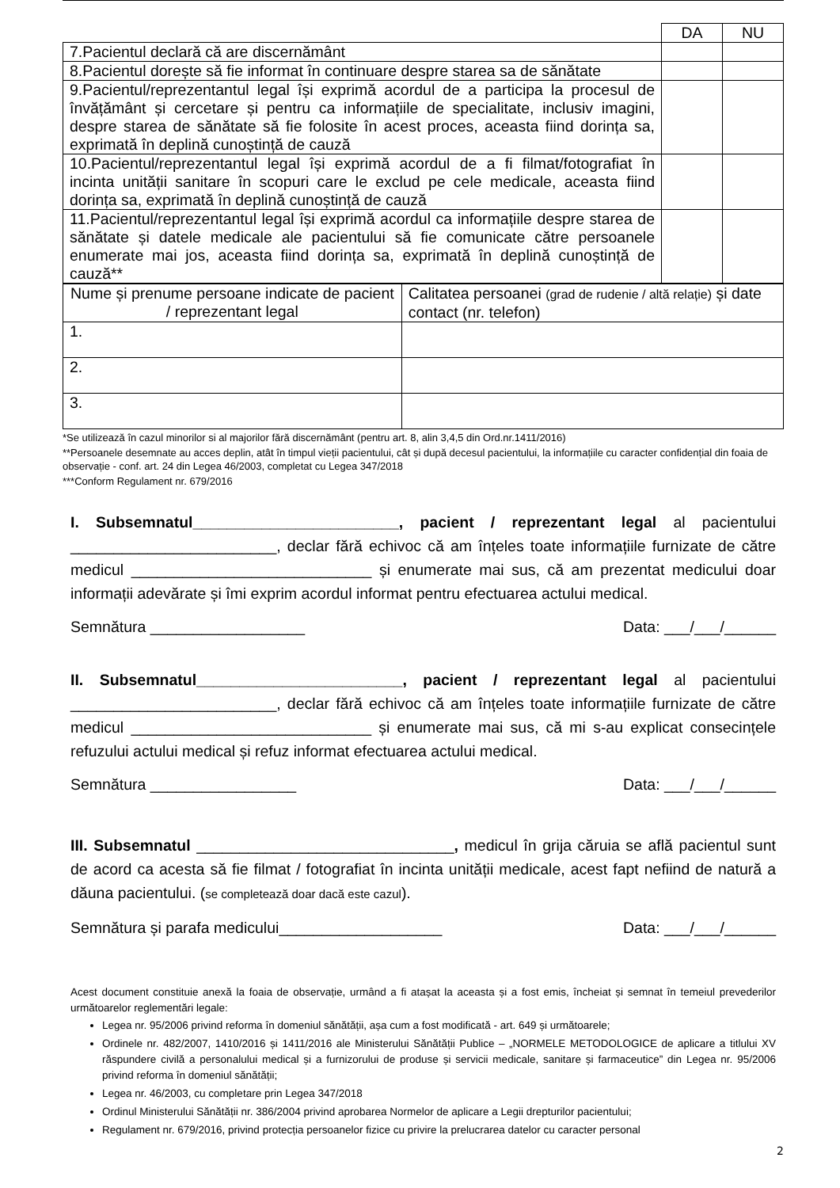| | DA | NU |
| 7.Pacientul declară că are discernământ | | |
| 8.Pacientul dorește să fie informat în continuare despre starea sa de sănătate | | |
| 9.Pacientul/reprezentantul legal își exprimă acordul de a participa la procesul de învățământ și cercetare și pentru ca informațiile de specialitate, inclusiv imagini, despre starea de sănătate să fie folosite în acest proces, aceasta fiind dorința sa, exprimată în deplină cunoștință de cauză | | |
| 10.Pacientul/reprezentantul legal își exprimă acordul de a fi filmat/fotografiat în incinta unității sanitare în scopuri care le exclud pe cele medicale, aceasta fiind dorința sa, exprimată în deplină cunoștință de cauză | | |
| 11.Pacientul/reprezentantul legal își exprimă acordul ca informațiile despre starea de sănătate și datele medicale ale pacientului să fie comunicate către persoanele enumerate mai jos, aceasta fiind dorința sa, exprimată în deplină cunoștință de cauză** | | |
| Nume și prenume persoane indicate de pacient / reprezentant legal | Calitatea persoanei (grad de rudenie / altă relație) și date contact (nr. telefon) |
| 1. | |
| 2. | |
| 3. | |
*Se utilizează în cazul minorilor si al majorilor fără discernământ (pentru art. 8, alin 3,4,5 din Ord.nr.1411/2016)
**Persoanele desemnate au acces deplin, atât în timpul vieții pacientului, cât și după decesul pacientului, la informațiile cu caracter confidențial din foaia de observație - conf. art. 24 din Legea 46/2003, completat cu Legea 347/2018
***Conform Regulament nr. 679/2016
I. Subsemnatul________________________, pacient / reprezentant legal al pacientului ________________________, declar fără echivoc că am înțeles toate informațiile furnizate de către medicul ____________________________ și enumerate mai sus, că am prezentat medicului doar informații adevărate și îmi exprim acordul informat pentru efectuarea actului medical.
Semnătura __________________ Data: ___/___/______
II. Subsemnatul________________________, pacient / reprezentant legal al pacientului ________________________, declar fără echivoc că am înțeles toate informațiile furnizate de către medicul ____________________________ și enumerate mai sus, că mi s-au explicat consecințele refuzului actului medical și refuz informat efectuarea actului medical.
Semnătura _________________ Data: ___/___/______
III. Subsemnatul ______________________________, medicul în grija căruia se află pacientul sunt de acord ca acesta să fie filmat / fotografiat în incinta unității medicale, acest fapt nefiind de natură a dăuna pacientului. (se completează doar dacă este cazul).
Semnătura și parafa medicului___________________ Data: ___/___/______
Acest document constituie anexă la foaia de observație, urmând a fi atașat la aceasta și a fost emis, încheiat și semnat în temeiul prevederilor următoarelor reglementări legale:
Legea nr. 95/2006 privind reforma în domeniul sănătății, așa cum a fost modificată - art. 649 și următoarele;
Ordinele nr. 482/2007, 1410/2016 și 1411/2016 ale Ministerului Sănătății Publice – „NORMELE METODOLOGICE de aplicare a titlului XV răspundere civilă a personalului medical și a furnizorului de produse și servicii medicale, sanitare și farmaceutice” din Legea nr. 95/2006 privind reforma în domeniul sănătății;
Legea nr. 46/2003, cu completare prin Legea 347/2018
Ordinul Ministerului Sănătății nr. 386/2004 privind aprobarea Normelor de aplicare a Legii drepturilor pacientului;
Regulament nr. 679/2016, privind protecția persoanelor fizice cu privire la prelucrarea datelor cu caracter personal
2